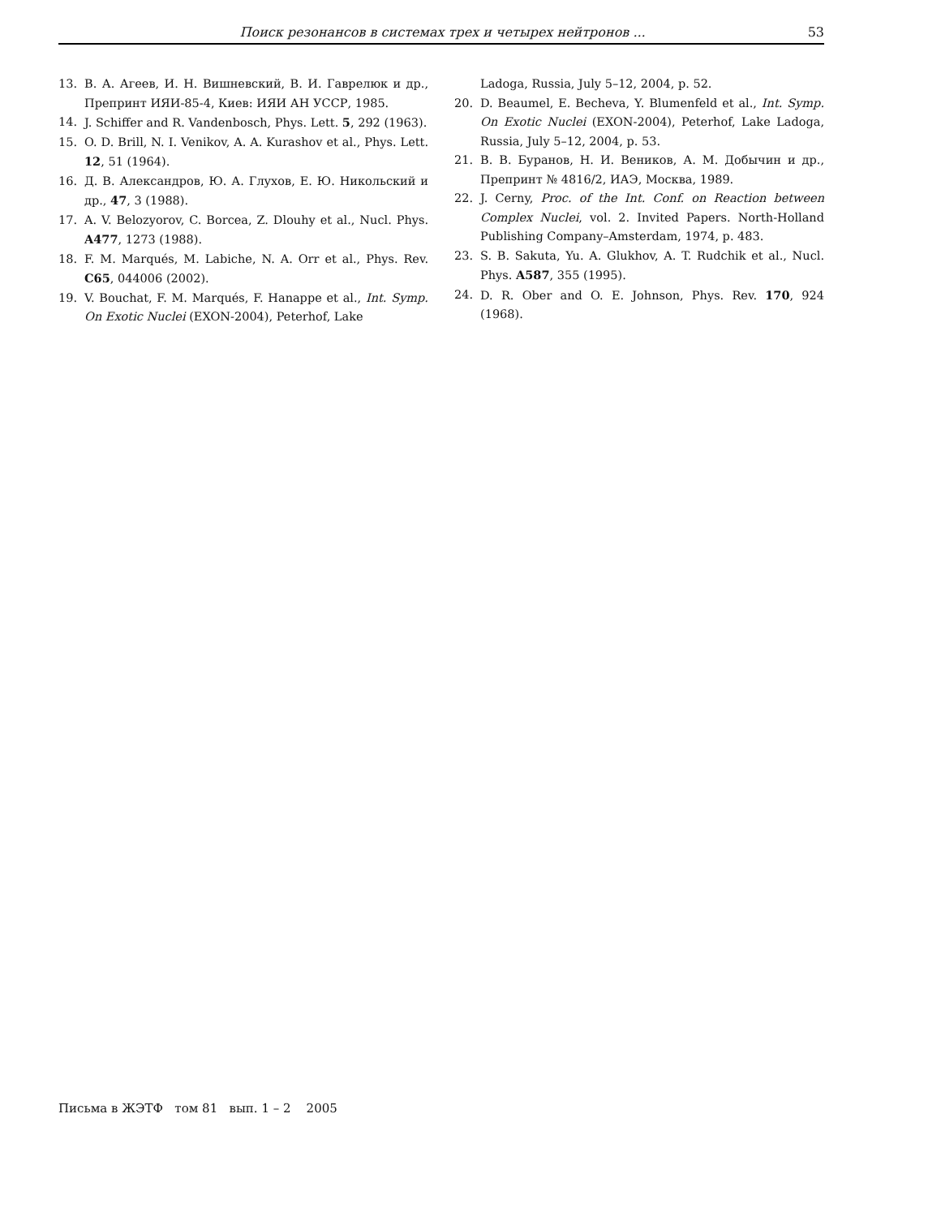Поиск резонансов в системах трех и четырех нейтронов ... 53
13. В. А. Агеев, И. Н. Вишневский, В. И. Гаврелюк и др., Препринт ИЯИ-85-4, Киев: ИЯИ АН УССР, 1985.
14. J. Schiffer and R. Vandenbosch, Phys. Lett. 5, 292 (1963).
15. O. D. Brill, N. I. Venikov, A. A. Kurashov et al., Phys. Lett. 12, 51 (1964).
16. Д. В. Александров, Ю. А. Глухов, Е. Ю. Никольский и др., 47, 3 (1988).
17. A. V. Belozyorov, C. Borcea, Z. Dlouhy et al., Nucl. Phys. A477, 1273 (1988).
18. F. M. Marqués, M. Labiche, N. A. Orr et al., Phys. Rev. C65, 044006 (2002).
19. V. Bouchat, F. M. Marqués, F. Hanappe et al., Int. Symp. On Exotic Nuclei (EXON-2004), Peterhof, Lake
Ladoga, Russia, July 5–12, 2004, p. 52.
20. D. Beaumel, E. Becheva, Y. Blumenfeld et al., Int. Symp. On Exotic Nuclei (EXON-2004), Peterhof, Lake Ladoga, Russia, July 5–12, 2004, p. 53.
21. В. В. Буранов, Н. И. Веников, А. М. Добычин и др., Препринт № 4816/2, ИАЭ, Москва, 1989.
22. J. Cerny, Proc. of the Int. Conf. on Reaction between Complex Nuclei, vol. 2. Invited Papers. North-Holland Publishing Company–Amsterdam, 1974, p. 483.
23. S. B. Sakuta, Yu. A. Glukhov, A. T. Rudchik et al., Nucl. Phys. A587, 355 (1995).
24. D. R. Ober and O. E. Johnson, Phys. Rev. 170, 924 (1968).
Письма в ЖЭТФ том 81 вып. 1 – 2 2005